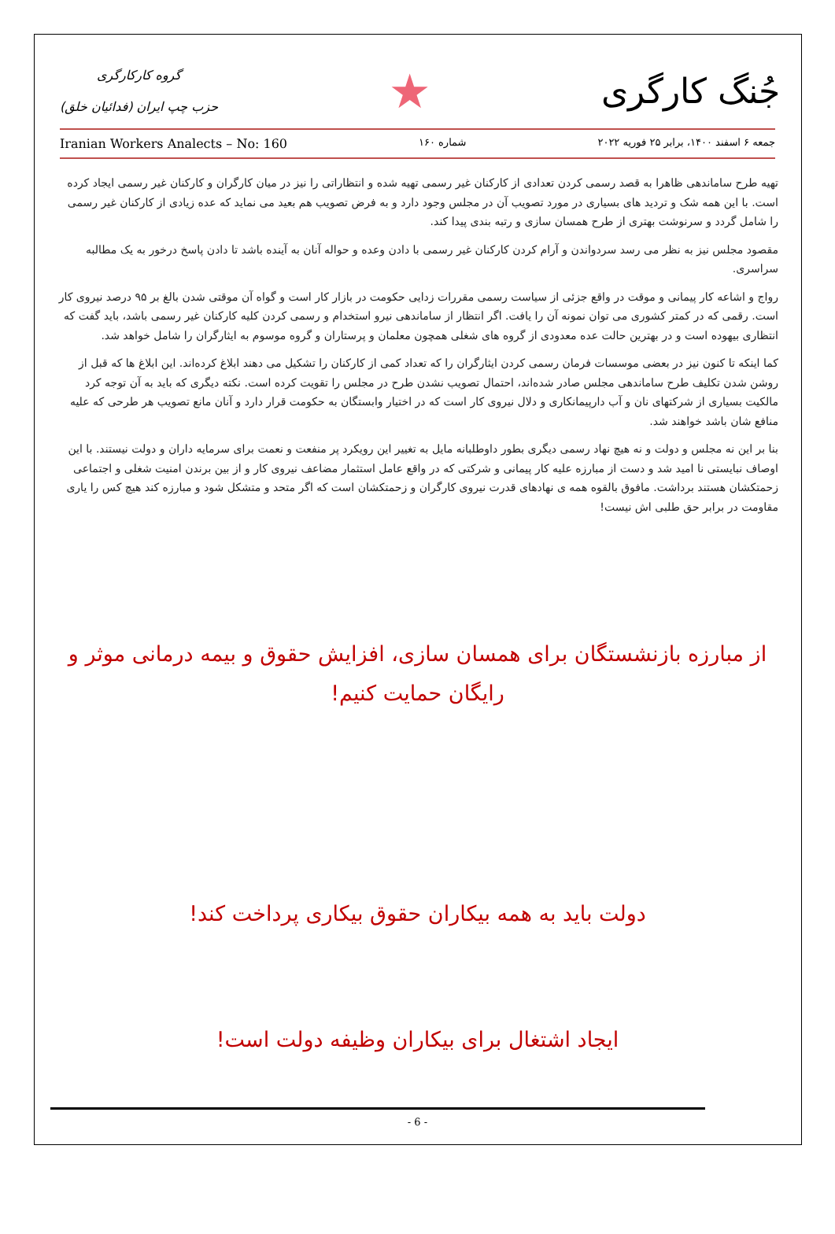جُنگ کارگری
★
گروه کارکارگری
حزب چپ ایران (فدائیان خلق)
جمعه ۶ اسفند ۱۴۰۰، برابر ۲۵ فوریه ۲۰۲۲ شماره ۱۶۰ Iranian Workers Analects – No: 160
تهیه طرح ساماندهی ظاهرا به قصد رسمی کردن تعدادی از کارکنان غیر رسمی تهیه شده و انتظاراتی را نیز در میان کارگران و کارکنان غیر رسمی ایجاد کرده است. با این همه شک و تردید های بسیاری در مورد تصویب آن در مجلس وجود دارد و به فرض تصویب هم بعید می نماید که عده زیادی از کارکنان غیر رسمی را شامل گردد و سرنوشت بهتری از طرح همسان سازی و رتبه بندی پیدا کند.
مقصود مجلس نیز به نظر می رسد سردواندن و آرام کردن کارکنان غیر رسمی با دادن وعده و حواله آنان به آینده باشد تا دادن پاسخ درخور به یک مطالبه سراسری.
رواج و اشاعه کار پیمانی و موقت در واقع جزئی از سیاست رسمی مقررات زدایی حکومت در بازار کار است و گواه آن موقتی شدن بالغ بر ۹۵ درصد نیروی کار است. رقمی که در کمتر کشوری می توان نمونه آن را یافت. اگر انتظار از ساماندهی نیرو استخدام و رسمی کردن کلیه کارکنان غیر رسمی باشد، باید گفت که انتظاری بیهوده است و در بهترین حالت عده معدودی از گروه های شغلی همچون معلمان و پرستاران و گروه موسوم به ایثارگران را شامل خواهد شد.
کما اینکه تا کنون نیز در بعضی موسسات فرمان رسمی کردن ایثارگران را که تعداد کمی از کارکنان را تشکیل می دهند ابلاغ کرده‌اند. این ابلاغ ها که قبل از روشن شدن تکلیف طرح ساماندهی مجلس صادر شده‌اند، احتمال تصویب نشدن طرح در مجلس را تقویت کرده است. نکته دیگری که باید به آن توجه کرد مالکیت بسیاری از شرکتهای نان و آب دارپیمانکاری و دلال نیروی کار است که در اختیار وابستگان به حکومت قرار دارد و آنان مانع تصویب هر طرحی که علیه منافع شان باشد خواهند شد.
بنا بر این نه مجلس و دولت و نه هیچ نهاد رسمی دیگری بطور داوطلبانه مایل به تغییر این رویکرد پر منفعت و نعمت برای سرمایه داران و دولت نیستند. با این اوصاف نبایستی نا امید شد و دست از مبارزه علیه کار پیمانی و شرکتی که در واقع عامل استثمار مضاعف نیروی کار و از بین برندن امنیت شغلی و اجتماعی زحمتکشان هستند برداشت. مافوق بالقوه همه ی نهادهای قدرت نیروی کارگران و زحمتکشان است که اگر متحد و متشکل شود و مبارزه کند هیچ کس را یاری مقاومت در برابر حق طلبی اش نیست!
از مبارزه بازنشستگان برای همسان سازی، افزایش حقوق و بیمه درمانی موثر و رایگان حمایت کنیم!
دولت باید به همه بیکاران حقوق بیکاری پرداخت کند!
ایجاد اشتغال برای بیکاران وظیفه دولت است!
- 6 -